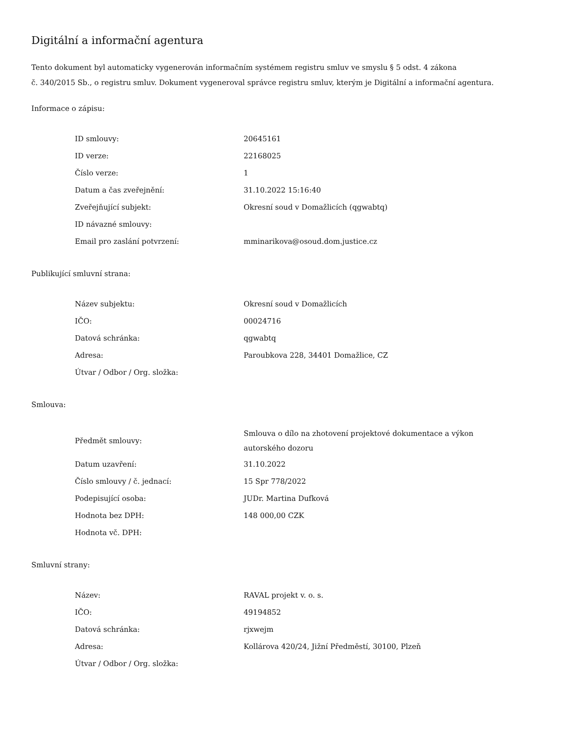Digitální a informační agentura
Tento dokument byl automaticky vygenerován informačním systémem registru smluv ve smyslu § 5 odst. 4 zákona
č. 340/2015 Sb., o registru smluv. Dokument vygeneroval správce registru smluv, kterým je Digitální a informační agentura.
Informace o zápisu:
| ID smlouvy: | 20645161 |
| ID verze: | 22168025 |
| Číslo verze: | 1 |
| Datum a čas zveřejnění: | 31.10.2022 15:16:40 |
| Zveřejňující subjekt: | Okresní soud v Domažlicích (qgwabtq) |
| ID návazné smlouvy: | |
| Email pro zaslání potvrzení: | mminarikova@osoud.dom.justice.cz |
Publikující smluvní strana:
| Název subjektu: | Okresní soud v Domažlicích |
| IČO: | 00024716 |
| Datová schránka: | qgwabtq |
| Adresa: | Paroubkova 228, 34401 Domažlice, CZ |
| Útvar / Odbor / Org. složka: | |
Smlouva:
| Předmět smlouvy: | Smlouva o dílo na zhotovení projektové dokumentace a výkon autorského dozoru |
| Datum uzavření: | 31.10.2022 |
| Číslo smlouvy / č. jednací: | 15 Spr 778/2022 |
| Podepisující osoba: | JUDr. Martina Dufková |
| Hodnota bez DPH: | 148 000,00 CZK |
| Hodnota vč. DPH: | |
Smluvní strany:
| Název: | RAVAL projekt v. o. s. |
| IČO: | 49194852 |
| Datová schránka: | rjxwejm |
| Adresa: | Kollárova 420/24, Jižní Předměstí, 30100, Plzeň |
| Útvar / Odbor / Org. složka: | |